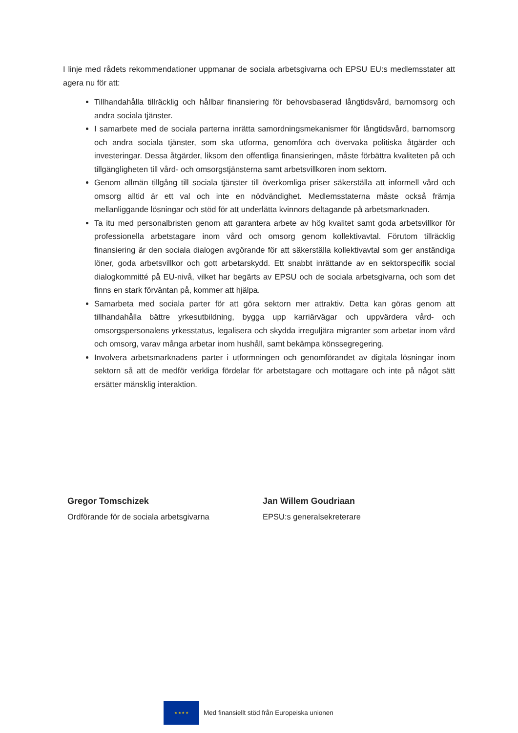I linje med rådets rekommendationer uppmanar de sociala arbetsgivarna och EPSU EU:s medlemsstater att agera nu för att:
Tillhandahålla tillräcklig och hållbar finansiering för behovsbaserad långtidsvård, barnomsorg och andra sociala tjänster.
I samarbete med de sociala parterna inrätta samordningsmekanismer för långtidsvård, barnomsorg och andra sociala tjänster, som ska utforma, genomföra och övervaka politiska åtgärder och investeringar. Dessa åtgärder, liksom den offentliga finansieringen, måste förbättra kvaliteten på och tillgängligheten till vård- och omsorgstjänsterna samt arbetsvillkoren inom sektorn.
Genom allmän tillgång till sociala tjänster till överkomliga priser säkerställa att informell vård och omsorg alltid är ett val och inte en nödvändighet. Medlemsstaterna måste också främja mellanliggande lösningar och stöd för att underlätta kvinnors deltagande på arbetsmarknaden.
Ta itu med personalbristen genom att garantera arbete av hög kvalitet samt goda arbetsvillkor för professionella arbetstagare inom vård och omsorg genom kollektivavtal. Förutom tillräcklig finansiering är den sociala dialogen avgörande för att säkerställa kollektivavtal som ger anständiga löner, goda arbetsvillkor och gott arbetarskydd. Ett snabbt inrättande av en sektorspecifik social dialogkommitté på EU-nivå, vilket har begärts av EPSU och de sociala arbetsgivarna, och som det finns en stark förväntan på, kommer att hjälpa.
Samarbeta med sociala parter för att göra sektorn mer attraktiv. Detta kan göras genom att tillhandahålla bättre yrkesutbildning, bygga upp karriärvägar och uppvärdera vård- och omsorgspersonalens yrkesstatus, legalisera och skydda irreguljära migranter som arbetar inom vård och omsorg, varav många arbetar inom hushåll, samt bekämpa könssegregering.
Involvera arbetsmarknadens parter i utformningen och genomförandet av digitala lösningar inom sektorn så att de medför verkliga fördelar för arbetstagare och mottagare och inte på något sätt ersätter mänsklig interaktion.
Gregor Tomschizek
Ordförande för de sociala arbetsgivarna
Jan Willem Goudriaan
EPSU:s generalsekreterare
★ ★ ★ ★
Med finansiellt stöd från Europeiska unionen